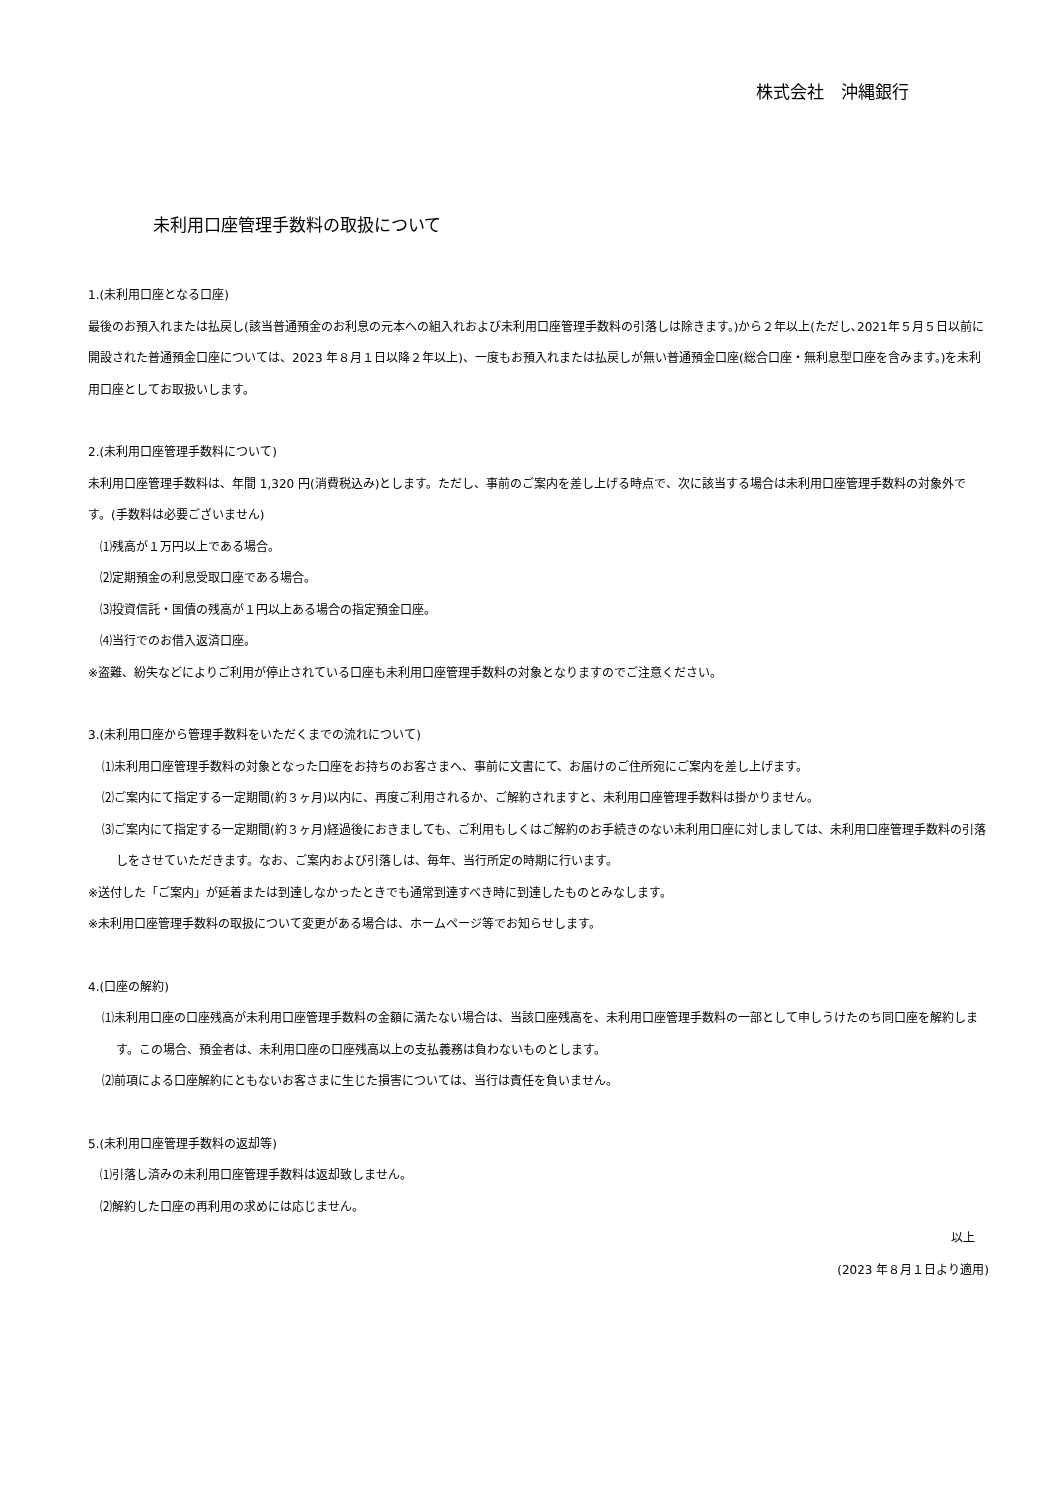株式会社　沖縄銀行
未利用口座管理手数料の取扱について
1.(未利用口座となる口座)
最後のお預入れまたは払戻し(該当普通預金のお利息の元本への組入れおよび未利用口座管理手数料の引落しは除きます。)から２年以上(ただし､2021年５月５日以前に開設された普通預金口座については、2023 年８月１日以降２年以上)、一度もお預入れまたは払戻しが無い普通預金口座(総合口座・無利息型口座を含みます。)を未利用口座としてお取扱いします。
2.(未利用口座管理手数料について)
未利用口座管理手数料は、年間 1,320 円(消費税込み)とします。ただし、事前のご案内を差し上げる時点で、次に該当する場合は未利用口座管理手数料の対象外です。(手数料は必要ございません)
⑴残高が１万円以上である場合。
⑵定期預金の利息受取口座である場合。
⑶投資信託・国債の残高が１円以上ある場合の指定預金口座。
⑷当行でのお借入返済口座。
※盗難、紛失などによりご利用が停止されている口座も未利用口座管理手数料の対象となりますのでご注意ください。
3.(未利用口座から管理手数料をいただくまでの流れについて)
⑴未利用口座管理手数料の対象となった口座をお持ちのお客さまへ、事前に文書にて、お届けのご住所宛にご案内を差し上げます。
⑵ご案内にて指定する一定期間(約３ヶ月)以内に、再度ご利用されるか、ご解約されますと、未利用口座管理手数料は掛かりません。
⑶ご案内にて指定する一定期間(約３ヶ月)経過後におきましても、ご利用もしくはご解約のお手続きのない未利用口座に対しましては、未利用口座管理手数料の引落しをさせていただきます。なお、ご案内および引落しは、毎年、当行所定の時期に行います。
※送付した「ご案内」が延着または到達しなかったときでも通常到達すべき時に到達したものとみなします。
※未利用口座管理手数料の取扱について変更がある場合は、ホームページ等でお知らせします。
4.(口座の解約)
⑴未利用口座の口座残高が未利用口座管理手数料の金額に満たない場合は、当該口座残高を、未利用口座管理手数料の一部として申しうけたのち同口座を解約します。この場合、預金者は、未利用口座の口座残高以上の支払義務は負わないものとします。
⑵前項による口座解約にともないお客さまに生じた損害については、当行は責任を負いません。
5.(未利用口座管理手数料の返却等)
⑴引落し済みの未利用口座管理手数料は返却致しません。
⑵解約した口座の再利用の求めには応じません。
以上
(2023 年８月１日より適用)